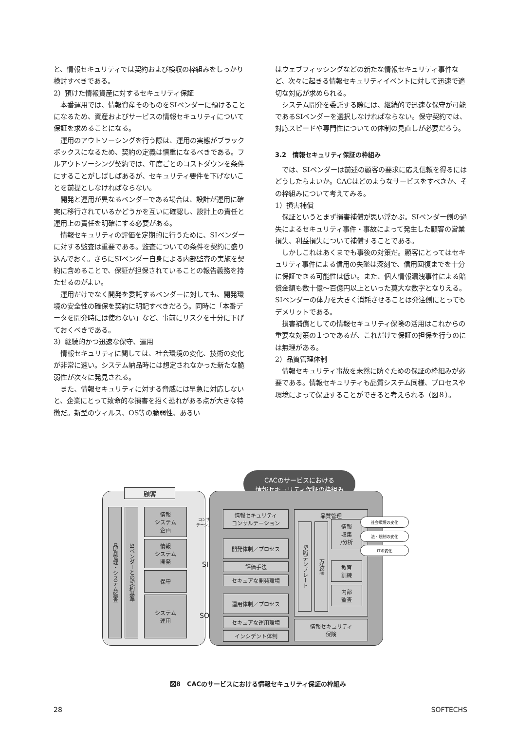と、情報セキュリティでは契約および検収の枠組みをしっかり検討すべきである。
2）預けた情報資産に対するセキュリティ保証
本番運用では、情報資産そのものをSIベンダーに預けることになるため、資産およびサービスの情報セキュリティについて保証を求めることになる。
運用のアウトソーシングを行う際は、運用の実態がブラックボックスになるため、契約の定義は慎重になるべきである。フルアウトソーシング契約では、年度ごとのコストダウンを条件にすることがしばしばあるが、セキュリティ要件を下げないことを前提としなければならない。
開発と運用が異なるベンダーである場合は、設計が運用に確実に移行されているかどうかを互いに確認し、設計上の責任と運用上の責任を明確にする必要がある。
情報セキュリティの評価を定期的に行うために、SIベンダーに対する監査は重要である。監査についての条件を契約に盛り込んでおく。さらにSIベンダー自身による内部監査の実施を契約に含めることで、保証が担保されていることの報告義務を持たせるのがよい。
運用だけでなく開発を委託するベンダーに対しても、開発環境の安全性の確保を契約に明記すべきだろう。同時に「本番データを開発時には使わない」など、事前にリスクを十分に下げておくべきである。
3）継続的かつ迅速な保守、運用
情報セキュリティに関しては、社会環境の変化、技術の変化が非常に速い。システム納品時には想定されなかった新たな脆弱性が次々に発見される。
また、情報セキュリティに対する脅威には早急に対応しないと、企業にとって致命的な損害を招く恐れがある点が大きな特徴だ。新型のウィルス、OS等の脆弱性、あるい
はウェブフィッシングなどの新たな情報セキュリティ事件など、次々に起きる情報セキュリティイベントに対して迅速で適切な対応が求められる。
システム開発を委託する際には、継続的で迅速な保守が可能であるSIベンダーを選択しなければならない。保守契約では、対応スピードや専門性についての体制の見直しが必要だろう。
3.2　情報セキュリティ保証の枠組み
では、SIベンダーは前述の顧客の要求に応え信頼を得るにはどうしたらよいか。CACはどのようなサービスをすべきか、その枠組みについて考えてみる。
1）損害補償
保証というとまず損害補償が思い浮かぶ。SIベンダー側の過失によるセキュリティ事件・事故によって発生した顧客の営業損失、利益損失について補償することである。
しかしこれはあくまでも事後の対策だ。顧客にとってはセキュリティ事件による信用の失墜は深刻で、信用回復までを十分に保証できる可能性は低い。また、個人情報漏洩事件による賠償金額も数十億〜百億円以上といった莫大な数字となりえる。SIベンダーの体力を大きく消耗させることは発注側にとってもデメリットである。
損害補償としての情報セキュリティ保険の活用はこれからの重要な対策の１つであるが、これだけで保証の担保を行うのには無理がある。
2）品質管理体制
情報セキュリティ事故を未然に防ぐための保証の枠組みが必要である。情報セキュリティも品質システム同様、プロセスや環境によって保証することができると考えられる（図８）。
CACのサービスにおける
情報セキュリティ保証の枠組み
顧客
品質管理・システム監査
SIベンダーとの契約基準
情報
システム
企画
情報
システム
開発
保守
システム
運用
コンサル
テーション
SI
SO
情報セキュリティ
コンサルテーション
開発体制／プロセス
評価手法
セキュアな開発環境
運用体制／プロセス
セキュアな運用環境
インシデント体制
品質管理
契約テンプレート
方法論
情報
収集
/分析
教育
訓練
内部
監査
情報セキュリティ
保険
社会環境の変化
法・規制の変化
ITの変化
図8　CACのサービスにおける情報セキュリティ保証の枠組み
28 SOFTECHS